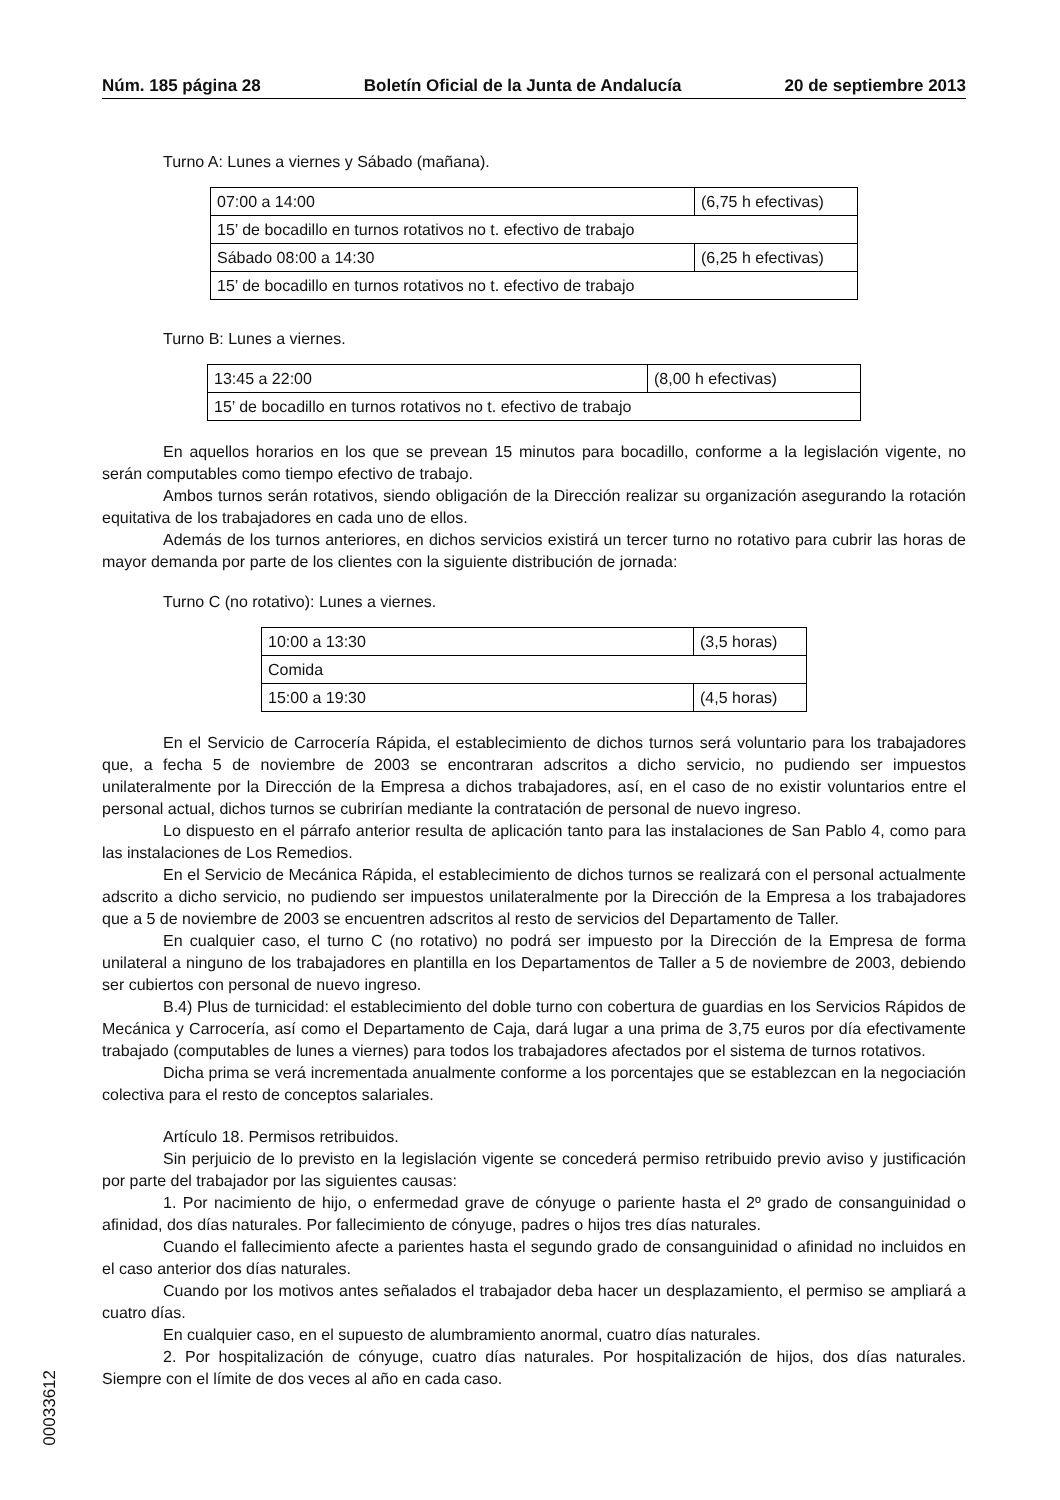Núm. 185 página 28 Boletín Oficial de la Junta de Andalucía 20 de septiembre 2013
Turno A: Lunes a viernes y Sábado (mañana).
| 07:00 a 14:00 | (6,75 h efectivas) |
| 15’ de bocadillo en turnos rotativos no t. efectivo de trabajo | |
| Sábado 08:00 a 14:30 | (6,25 h efectivas) |
| 15’ de bocadillo en turnos rotativos no t. efectivo de trabajo | |
Turno B: Lunes a viernes.
| 13:45 a 22:00 | (8,00 h efectivas) |
| 15’ de bocadillo en turnos rotativos no t. efectivo de trabajo | |
En aquellos horarios en los que se prevean 15 minutos para bocadillo, conforme a la legislación vigente, no serán computables como tiempo efectivo de trabajo.
Ambos turnos serán rotativos, siendo obligación de la Dirección realizar su organización asegurando la rotación equitativa de los trabajadores en cada uno de ellos.
Además de los turnos anteriores, en dichos servicios existirá un tercer turno no rotativo para cubrir las horas de mayor demanda por parte de los clientes con la siguiente distribución de jornada:
Turno C (no rotativo): Lunes a viernes.
| 10:00 a 13:30 | (3,5 horas) |
| Comida | |
| 15:00 a 19:30 | (4,5 horas) |
En el Servicio de Carrocería Rápida, el establecimiento de dichos turnos será voluntario para los trabajadores que, a fecha 5 de noviembre de 2003 se encontraran adscritos a dicho servicio, no pudiendo ser impuestos unilateralmente por la Dirección de la Empresa a dichos trabajadores, así, en el caso de no existir voluntarios entre el personal actual, dichos turnos se cubrirían mediante la contratación de personal de nuevo ingreso.
Lo dispuesto en el párrafo anterior resulta de aplicación tanto para las instalaciones de San Pablo 4, como para las instalaciones de Los Remedios.
En el Servicio de Mecánica Rápida, el establecimiento de dichos turnos se realizará con el personal actualmente adscrito a dicho servicio, no pudiendo ser impuestos unilateralmente por la Dirección de la Empresa a los trabajadores que a 5 de noviembre de 2003 se encuentren adscritos al resto de servicios del Departamento de Taller.
En cualquier caso, el turno C (no rotativo) no podrá ser impuesto por la Dirección de la Empresa de forma unilateral a ninguno de los trabajadores en plantilla en los Departamentos de Taller a 5 de noviembre de 2003, debiendo ser cubiertos con personal de nuevo ingreso.
B.4) Plus de turnicidad: el establecimiento del doble turno con cobertura de guardias en los Servicios Rápidos de Mecánica y Carrocería, así como el Departamento de Caja, dará lugar a una prima de 3,75 euros por día efectivamente trabajado (computables de lunes a viernes) para todos los trabajadores afectados por el sistema de turnos rotativos.
Dicha prima se verá incrementada anualmente conforme a los porcentajes que se establezcan en la negociación colectiva para el resto de conceptos salariales.
Artículo 18. Permisos retribuidos.
Sin perjuicio de lo previsto en la legislación vigente se concederá permiso retribuido previo aviso y justificación por parte del trabajador por las siguientes causas:
1. Por nacimiento de hijo, o enfermedad grave de cónyuge o pariente hasta el 2º grado de consanguinidad o afinidad, dos días naturales. Por fallecimiento de cónyuge, padres o hijos tres días naturales.
Cuando el fallecimiento afecte a parientes hasta el segundo grado de consanguinidad o afinidad no incluidos en el caso anterior dos días naturales.
Cuando por los motivos antes señalados el trabajador deba hacer un desplazamiento, el permiso se ampliará a cuatro días.
En cualquier caso, en el supuesto de alumbramiento anormal, cuatro días naturales.
2. Por hospitalización de cónyuge, cuatro días naturales. Por hospitalización de hijos, dos días naturales. Siempre con el límite de dos veces al año en cada caso.
00033612